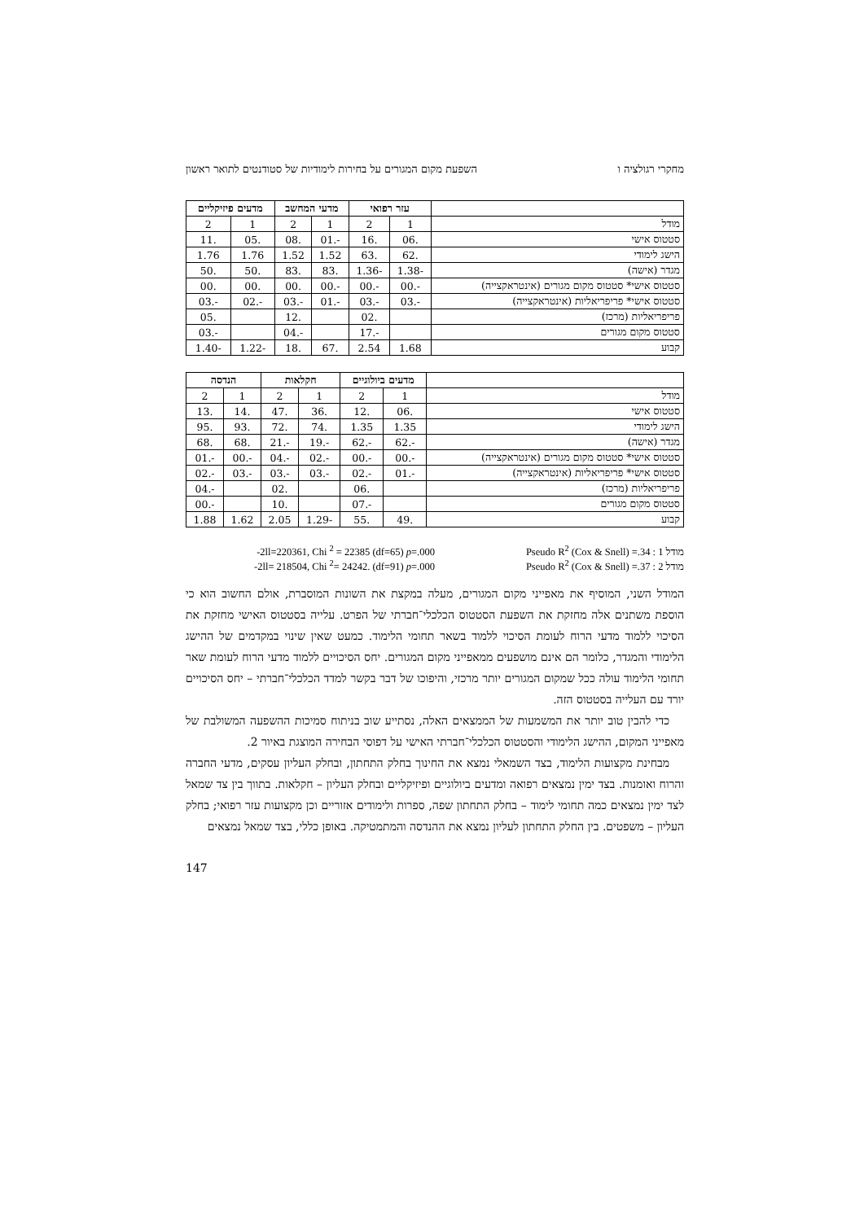מחקרי רגולציה ו השפעת מקום המגורים על בחירות לימודיות של סטודנטים לתואר ראשון
| | עזר רפואי | | מדעי המחשב | | מדעים פיזיקליים | |
| --- | --- | --- | --- | --- | --- | --- |
| מודל | 1 | 2 | 1 | 2 | 1 | 2 |
| סטטוס אישי | .06 | .16 | -.01 | .08 | .05 | .11 |
| הישג לימודי | .62 | .63 | 1.52 | 1.52 | 1.76 | 1.76 |
| מגדר (אישה) | -1.38 | -1.36 | .83 | .83 | .50 | .50 |
| סטטוס אישי* סטטוס מקום מגורים (אינטראקצייה) | -.00 | -.00 | -.00 | .00 | .00 | .00 |
| סטטוס אישי* פריפריאליות (אינטראקצייה) | -.03 | -.03 | -.01 | -.03 | -.02 | -.03 |
| פריפריאליות (מרכז) | | .02 | | .12 | | .05 |
| סטטוס מקום מגורים | | -.17 | | -.04 | | -.03 |
| קבוע | 1.68 | 2.54 | .67 | .18 | -1.22 | -1.40 |
| | מדעים ביולוגיים | | חקלאות | | הנדסה | |
| --- | --- | --- | --- | --- | --- | --- |
| מודל | 1 | 2 | 1 | 2 | 1 | 2 |
| סטטוס אישי | .06 | .12 | .36 | .47 | .14 | .13 |
| הישג לימודי | 1.35 | 1.35 | .74 | .72 | .93 | .95 |
| מגדר (אישה) | -.62 | -.62 | -.19 | -.21 | .68 | .68 |
| סטטוס אישי* סטטוס מקום מגורים (אינטראקצייה) | -.00 | -.00 | -.02 | -.04 | -.00 | -.01 |
| סטטוס אישי* פריפריאליות (אינטראקצייה) | -.01 | -.02 | -.03 | -.03 | -.03 | -.02 |
| פריפריאליות (מרכז) | | .06 | | .02 | | -.04 |
| סטטוס מקום מגורים | | -.07 | | .10 | | -.00 |
| קבוע | .49 | .55 | -1.29 | 2.05 | 1.62 | 1.88 |
-2ll=220361, Chi <sup>2</sup> = 22385 (df=65) p=.000
Pseudo R<sup>2</sup> (Cox & Snell) =.34 : 1 מודל
-2ll= 218504, Chi <sup>2</sup>= 24242. (df=91) p=.000
Pseudo R<sup>2</sup> (Cox & Snell) =.37 : 2 מודל
המודל השני, המוסיף את מאפייני מקום המגורים, מעלה במקצת את השונות המוסברת, אולם החשוב הוא כי הוספת משתנים אלה מחזקת את השפעת הסטטוס הכלכלי־חברתי של הפרט. עלייה בסטטוס האישי מחזקת את הסיכוי ללמוד מדעי הרוח לעומת הסיכוי ללמוד בשאר תחומי הלימוד. כמעט שאין שינוי במקדמים של ההישג הלימודי והמגדר, כלומר הם אינם מושפעים ממאפייני מקום המגורים. יחס הסיכויים ללמוד מדעי הרוח לעומת שאר תחומי הלימוד עולה ככל שמקום המגורים יותר מרכזי, והיפוכו של דבר בקשר למדד הכלכלי־חברתי – יחס הסיכויים יורד עם העלייה בסטטוס הזה.
כדי להבין טוב יותר את המשמעות של הממצאים האלה, נסתייע שוב בניתוח סמיכות ההשפעה המשולבת של מאפייני המקום, ההישג הלימודי והסטטוס הכלכלי־חברתי האישי על דפוסי הבחירה המוצגת באיור 2.
מבחינת מקצועות הלימוד, בצד השמאלי נמצא את החינוך בחלק התחתון, ובחלק העליון עסקים, מדעי החברה והרוח ואומנות. בצד ימין נמצאים רפואה ומדעים ביולוגיים ופיזיקליים ובחלק העליון – חקלאות. בתווך בין צד שמאל לצד ימין נמצאים כמה תחומי לימוד – בחלק התחתון שפה, ספרות ולימודים אזוריים וכן מקצועות עזר רפואי; בחלק העליון – משפטים. בין החלק התחתון לעליון נמצא את ההנדסה והמתמטיקה. באופן כללי, בצד שמאל נמצאים
147